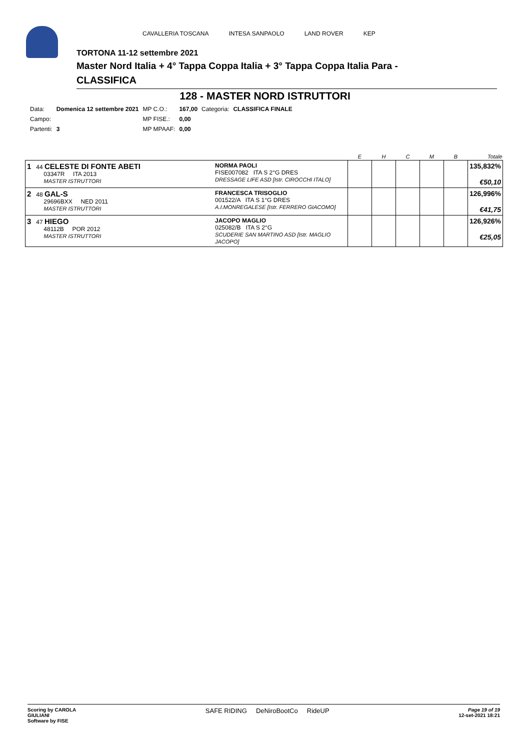CAVALLERIA TOSCANA INTESA SANPAOLO LAND ROVER KEP
TORTONA 11-12 settembre 2021
Master Nord Italia + 4° Tappa Coppa Italia + 3° Tappa Coppa Italia Para -
CLASSIFICA
128 - MASTER NORD ISTRUTTORI
| Data: | Domenica 12 settembre 2021 | MP C.O.: | 167,00 | Categoria: | CLASSIFICA FINALE |
| Campo: | | MP FISE.: | 0,00 | | |
| Partenti: | 3 | MP MPAAF: | 0,00 | | |
| | | E | H | C | M | B | Totale |
| --- | --- | --- | --- | --- | --- | --- | --- |
| 1 44 CELESTE DI FONTE ABETI 03347R ITA 2013 MASTER ISTRUTTORI | NORMA PAOLI FISE007082 ITA S 2°G DRES DRESSAGE LIFE ASD [Istr. CIROCCHI ITALO] | | | | | | 135,832% €50,10 |
| 2 48 GAL-S 29696BXX NED 2011 MASTER ISTRUTTORI | FRANCESCA TRISOGLIO 001522/A ITA S 1°G DRES A.I.MONREGALESE [Istr. FERRERO GIACOMO] | | | | | | 126,996% €41,75 |
| 3 47 HIEGO 48112B POR 2012 MASTER ISTRUTTORI | JACOPO MAGLIO 025082/B ITA S 2°G SCUDERIE SAN MARTINO ASD [Istr. MAGLIO JACOPO] | | | | | | 126,926% €25,05 |
Scoring by CAROLA
GIULIANI
Software by FISE
SAFE RIDING DeNiroBootCo RideUP
Page 19 of 19
12-set-2021 18:21